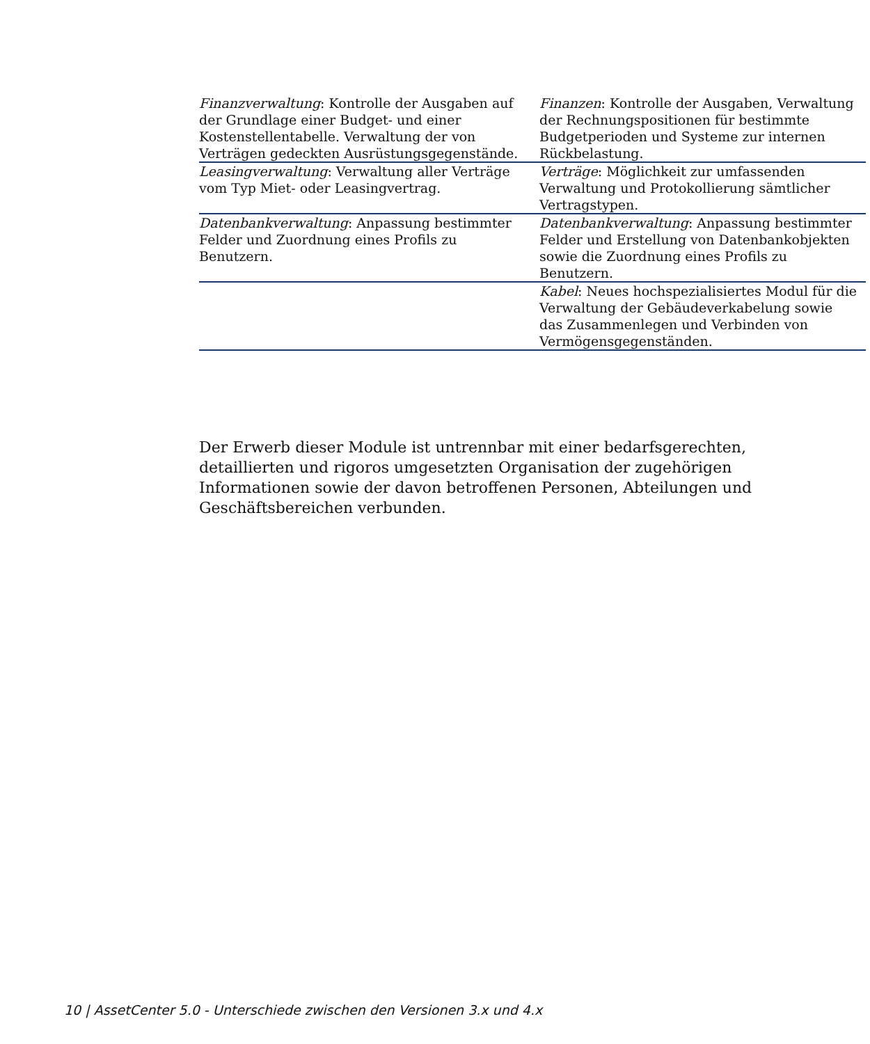| Finanzverwaltung : Kontrolle der Ausgaben auf der Grundlage einer Budget- und einer Kostenstellentabelle. Verwaltung der von Verträgen gedeckten Ausrüstungsgegenstände. | Finanzen : Kontrolle der Ausgaben, Verwaltung der Rechnungspositionen für bestimmte Budgetperioden und Systeme zur internen Rückbelastung. |
| Leasingverwaltung : Verwaltung aller Verträge vom Typ Miet- oder Leasingvertrag. | Verträge : Möglichkeit zur umfassenden Verwaltung und Protokollierung sämtlicher Vertragstypen. |
| Datenbankverwaltung : Anpassung bestimmter Felder und Zuordnung eines Profils zu Benutzern. | Datenbankverwaltung : Anpassung bestimmter Felder und Erstellung von Datenbankobjekten sowie die Zuordnung eines Profils zu Benutzern. |
| | Kabel : Neues hochspezialisiertes Modul für die Verwaltung der Gebäudeverkabelung sowie das Zusammenlegen und Verbinden von Vermögensgegenständen. |
Der Erwerb dieser Module ist untrennbar mit einer bedarfsgerechten, detaillierten und rigoros umgesetzten Organisation der zugehörigen Informationen sowie der davon betroffenen Personen, Abteilungen und Geschäftsbereichen verbunden.
10 | AssetCenter 5.0 - Unterschiede zwischen den Versionen 3.x und 4.x